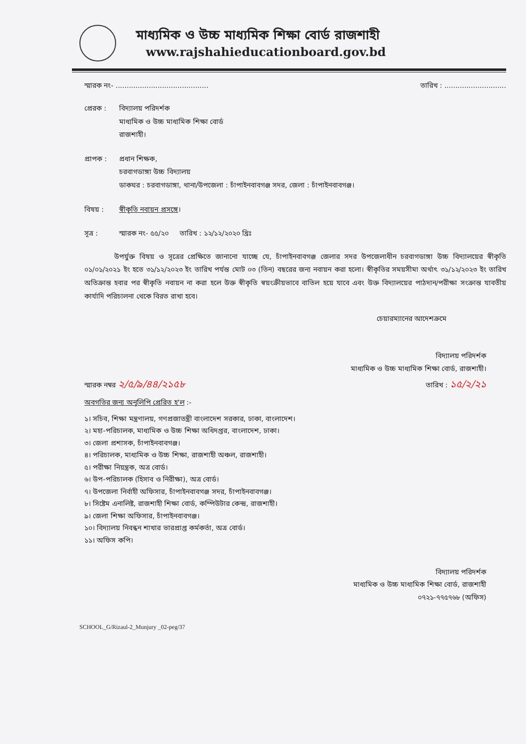মাধ্যমিক ও উচ্চ মাধ্যমিক শিক্ষা বোর্ড রাজশাহী
www.rajshahieducationboard.gov.bd
স্মারক নং- .......................................... তারিখ : ............................
প্রেরক : বিদ্যালয় পরিদর্শক
মাধ্যমিক ও উচ্চ মাধ্যমিক শিক্ষা বোর্ড
রাজশাহী।
প্রাপক : প্রধান শিক্ষক,
চরবাগডাঙ্গা উচ্চ বিদ্যালয়
ডাকঘর : চরবাগডাঙ্গা, থানা/উপজেলা : চাঁপাইনবাবগঞ্জ সদর, জেলা : চাঁপাইনবাবগঞ্জ।
বিষয় : স্বীকৃতি নবায়ন প্রসঙ্গে।
সূত্র : স্মারক নং- ৫৫/২০ তারিখ : ১২/১২/২০২০ খ্রিঃ
উপর্যুক্ত বিষয় ও সূত্রের প্রেক্ষিতে জানানো যাচ্ছে যে, চাঁপাইনবাবগঞ্জ জেলার সদর উপজেলাধীন চরবাগডাঙ্গা উচ্চ বিদ্যালয়ের স্বীকৃতি ০১/০১/২০২১ ইং হতে ৩১/১২/২০২৩ ইং তারিখ পর্যন্ত মোট ০৩ (তিন) বছরের জন্য নবায়ন করা হলো। স্বীকৃতির সময়সীমা অর্থাৎ ৩১/১২/২০২৩ ইং তারিখ অতিক্রান্ত হবার পর স্বীকৃতি নবায়ন না করা হলে উক্ত স্বীকৃতি স্বয়ংক্রীয়ভাবে বাতিল হয়ে যাবে এবং উক্ত বিদ্যালয়ের পাঠদান/পরীক্ষা সংক্রান্ত যাবতীয় কার্যাদি পরিচালনা থেকে বিরত রাখা হবে।
চেয়ারম্যানের আদেশক্রমে
বিদ্যালয় পরিদর্শক
মাধ্যমিক ও উচ্চ মাধ্যমিক শিক্ষা বোর্ড, রাজশাহী।
স্মারক নম্বর ২/৫/৯/৪৪/২১৫৮ তারিখ : ১৫/২/২১
অবগতির জন্য অনুলিপি প্রেরিত হ'ল :-
১। সচিব, শিক্ষা মন্ত্রণালয়, গণপ্রজাতন্ত্রী বাংলাদেশ সরকার, ঢাকা, বাংলাদেশ।
২। মহা-পরিচালক, মাধ্যমিক ও উচ্চ শিক্ষা অধিদপ্তর, বাংলাদেশ, ঢাকা।
৩। জেলা প্রশাসক, চাঁপাইনবাবগঞ্জ।
৪। পরিচালক, মাধ্যমিক ও উচ্চ শিক্ষা, রাজশাহী অঞ্চল, রাজশাহী।
৫। পরীক্ষা নিয়ন্ত্রক, অত্র বোর্ড।
৬। উপ-পরিচালক (হিসাব ও নিরীক্ষা), অত্র বোর্ড।
৭। উপজেলা নির্বাহী অফিসার, চাঁপাইনবাবগঞ্জ সদর, চাঁপাইনবাবগঞ্জ।
৮। সিষ্টেম এনালিষ্ট, রাজশাহী শিক্ষা বোর্ড, কম্পিউটার কেন্দ্র, রাজশাহী।
৯। জেলা শিক্ষা অফিসার, চাঁপাইনবাবগঞ্জ।
১০। বিদ্যালয় নিবন্ধন শাখার ভারপ্রাপ্ত কর্মকর্তা, অত্র বোর্ড।
১১। অফিস কপি।
বিদ্যালয় পরিদর্শক
মাধ্যমিক ও উচ্চ মাধ্যমিক শিক্ষা বোর্ড, রাজশাহী
০৭২১-৭৭৫৭৬৮ (অফিস)
SCHOOL_G/Rizaul-2_Munjury _02-peg/37